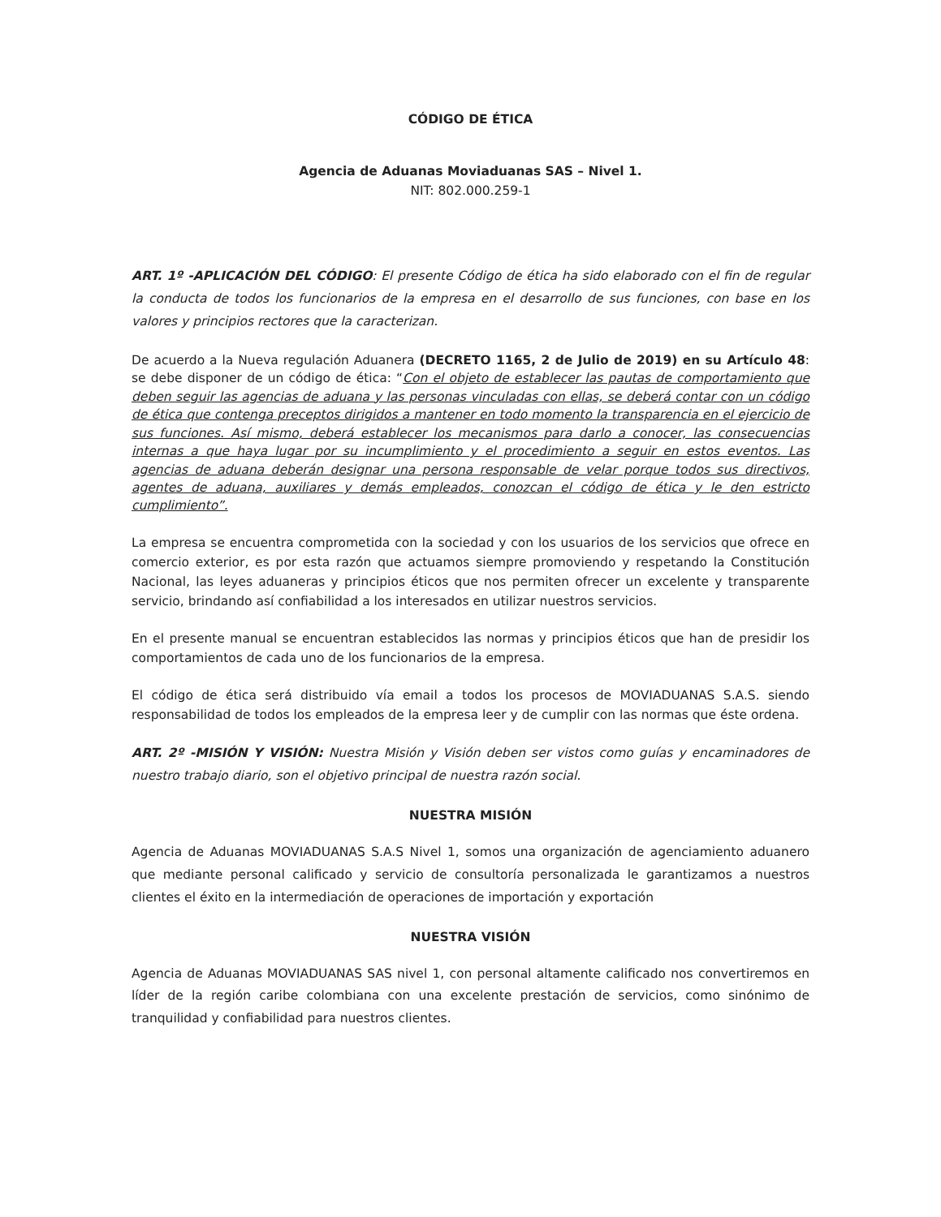CÓDIGO DE ÉTICA
Agencia de Aduanas Moviaduanas SAS – Nivel 1.
NIT: 802.000.259-1
ART. 1º -APLICACIÓN DEL CÓDIGO: El presente Código de ética ha sido elaborado con el fin de regular la conducta de todos los funcionarios de la empresa en el desarrollo de sus funciones, con base en los valores y principios rectores que la caracterizan.
De acuerdo a la Nueva regulación Aduanera (DECRETO 1165, 2 de Julio de 2019) en su Artículo 48: se debe disponer de un código de ética: “Con el objeto de establecer las pautas de comportamiento que deben seguir las agencias de aduana y las personas vinculadas con ellas, se deberá contar con un código de ética que contenga preceptos dirigidos a mantener en todo momento la transparencia en el ejercicio de sus funciones. Así mismo, deberá establecer los mecanismos para darlo a conocer, las consecuencias internas a que haya lugar por su incumplimiento y el procedimiento a seguir en estos eventos. Las agencias de aduana deberán designar una persona responsable de velar porque todos sus directivos, agentes de aduana, auxiliares y demás empleados, conozcan el código de ética y le den estricto cumplimiento”.
La empresa se encuentra comprometida con la sociedad y con los usuarios de los servicios que ofrece en comercio exterior, es por esta razón que actuamos siempre promoviendo y respetando la Constitución Nacional, las leyes aduaneras y principios éticos que nos permiten ofrecer un excelente y transparente servicio, brindando así confiabilidad a los interesados en utilizar nuestros servicios.
En el presente manual se encuentran establecidos las normas y principios éticos que han de presidir los comportamientos de cada uno de los funcionarios de la empresa.
El código de ética será distribuido vía email a todos los procesos de MOVIADUANAS S.A.S. siendo responsabilidad de todos los empleados de la empresa leer y de cumplir con las normas que éste ordena.
ART. 2º -MISIÓN Y VISIÓN: Nuestra Misión y Visión deben ser vistos como guías y encaminadores de nuestro trabajo diario, son el objetivo principal de nuestra razón social.
NUESTRA MISIÓN
Agencia de Aduanas MOVIADUANAS S.A.S Nivel 1, somos una organización de agenciamiento aduanero que mediante personal calificado y servicio de consultoría personalizada le garantizamos a nuestros clientes el éxito en la intermediación de operaciones de importación y exportación
NUESTRA VISIÓN
Agencia de Aduanas MOVIADUANAS SAS nivel 1, con personal altamente calificado nos convertiremos en líder de la región caribe colombiana con una excelente prestación de servicios, como sinónimo de tranquilidad y confiabilidad para nuestros clientes.